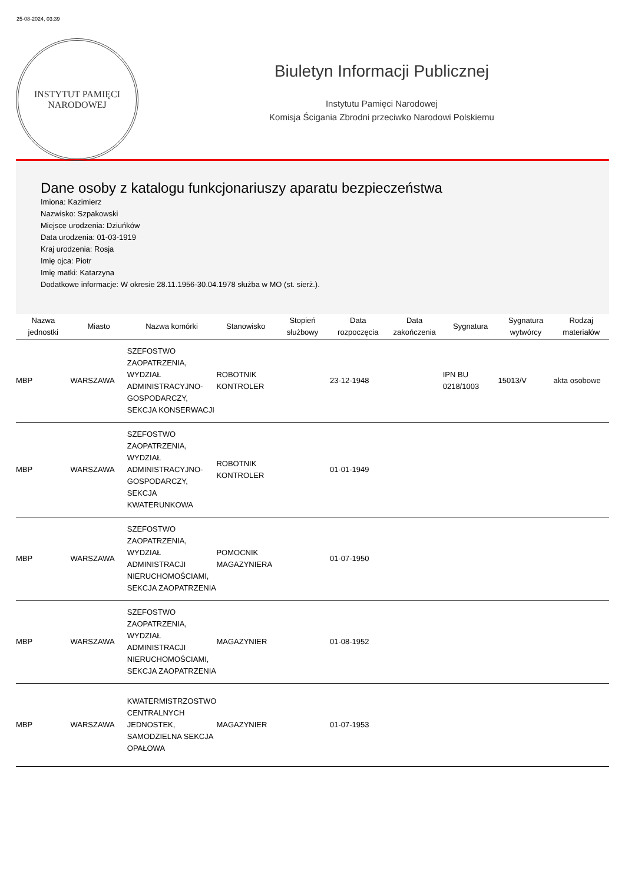25-08-2024, 03:39
INSTYTUT PAMIĘCI
NARODOWEJ
Biuletyn Informacji Publicznej
Instytutu Pamięci Narodowej
Komisja Ścigania Zbrodni przeciwko Narodowi Polskiemu
Dane osoby z katalogu funkcjonariuszy aparatu bezpieczeństwa
Imiona: Kazimierz
Nazwisko: Szpakowski
Miejsce urodzenia: Dziuńków
Data urodzenia: 01-03-1919
Kraj urodzenia: Rosja
Imię ojca: Piotr
Imię matki: Katarzyna
Dodatkowe informacje: W okresie 28.11.1956-30.04.1978 służba w MO (st. sierż.).
| Nazwa jednostki | Miasto | Nazwa komórki | Stanowisko | Stopień służbowy | Data rozpoczęcia | Data zakończenia | Sygnatura | Sygnatura wytwórcy | Rodzaj materiałów |
| --- | --- | --- | --- | --- | --- | --- | --- | --- | --- |
| MBP | WARSZAWA | SZEFOSTWO ZAOPATRZENIA, WYDZIAŁ ADMINISTRACYJNO-GOSPODARCZY, SEKCJA KONSERWACJI | ROBOTNIK KONTROLER | | 23-12-1948 | | IPN BU 0218/1003 | 15013/V | akta osobowe |
| MBP | WARSZAWA | SZEFOSTWO ZAOPATRZENIA, WYDZIAŁ ADMINISTRACYJNO-GOSPODARCZY, SEKCJA KWATERUNKOWA | ROBOTNIK KONTROLER | | 01-01-1949 | | | | |
| MBP | WARSZAWA | SZEFOSTWO ZAOPATRZENIA, WYDZIAŁ ADMINISTRACJI NIERUCHOMOŚCIAMI, SEKCJA ZAOPATRZENIA | POMOCNIK MAGAZYNIERA | | 01-07-1950 | | | | |
| MBP | WARSZAWA | SZEFOSTWO ZAOPATRZENIA, WYDZIAŁ ADMINISTRACJI NIERUCHOMOŚCIAMI, SEKCJA ZAOPATRZENIA | MAGAZYNIER | | 01-08-1952 | | | | |
| MBP | WARSZAWA | KWATERMISTRZOSTWO CENTRALNYCH JEDNOSTEK, SAMODZIELNA SEKCJA OPAŁOWA | MAGAZYNIER | | 01-07-1953 | | | | |